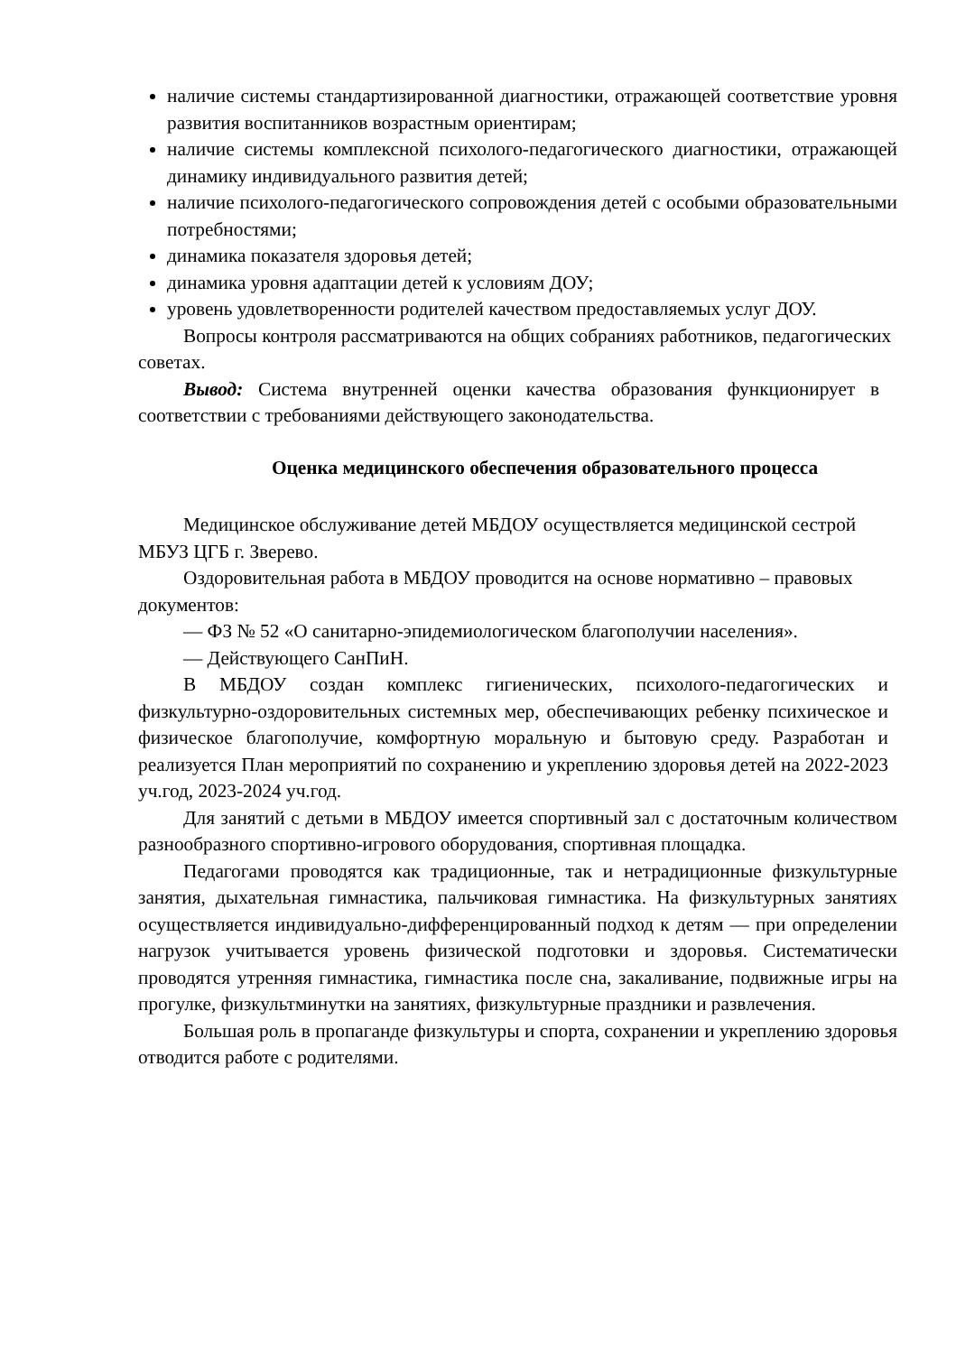наличие системы стандартизированной диагностики, отражающей соответствие уровня развития воспитанников возрастным ориентирам;
наличие системы комплексной психолого-педагогического диагностики, отражающей динамику индивидуального развития детей;
наличие психолого-педагогического сопровождения детей с особыми образовательными потребностями;
динамика показателя здоровья детей;
динамика уровня адаптации детей к условиям ДОУ;
уровень удовлетворенности родителей качеством предоставляемых услуг ДОУ.
Вопросы контроля рассматриваются на общих собраниях работников, педагогических советах.
Вывод: Система внутренней оценки качества образования функционирует в соответствии с требованиями действующего законодательства.
Оценка медицинского обеспечения образовательного процесса
Медицинское обслуживание детей МБДОУ осуществляется медицинской сестрой МБУЗ ЦГБ г. Зверево.
Оздоровительная работа в МБДОУ проводится на основе нормативно – правовых документов:
— ФЗ № 52 «О санитарно-эпидемиологическом благополучии населения».
— Действующего СанПиН.
В МБДОУ создан комплекс гигиенических, психолого-педагогических и физкультурно-оздоровительных системных мер, обеспечивающих ребенку психическое и физическое благополучие, комфортную моральную и бытовую среду. Разработан и реализуется План мероприятий по сохранению и укреплению здоровья детей на 2022-2023 уч.год, 2023-2024 уч.год.
Для занятий с детьми в МБДОУ имеется спортивный зал с достаточным количеством разнообразного спортивно-игрового оборудования, спортивная площадка.
Педагогами проводятся как традиционные, так и нетрадиционные физкультурные занятия, дыхательная гимнастика, пальчиковая гимнастика. На физкультурных занятиях осуществляется индивидуально-дифференцированный подход к детям — при определении нагрузок учитывается уровень физической подготовки и здоровья. Систематически проводятся утренняя гимнастика, гимнастика после сна, закаливание, подвижные игры на прогулке, физкультминутки на занятиях, физкультурные праздники и развлечения.
Большая роль в пропаганде физкультуры и спорта, сохранении и укреплению здоровья отводится работе с родителями.